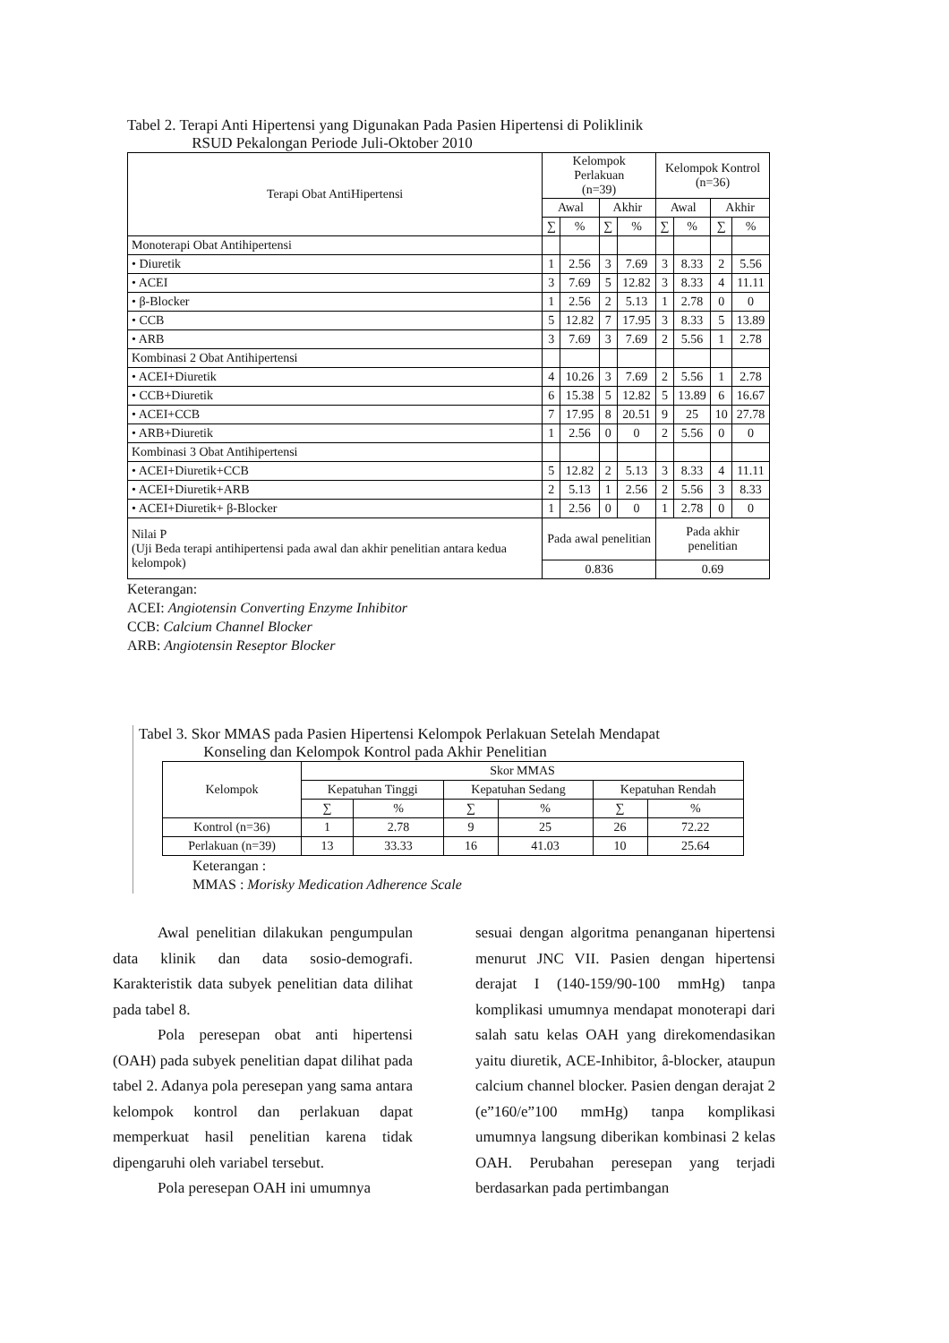Tabel 2. Terapi Anti Hipertensi yang Digunakan Pada Pasien Hipertensi di Poliklinik
RSUD Pekalongan Periode Juli-Oktober 2010
| Terapi Obat AntiHipertensi | Kelompok Perlakuan (n=39) | | | | Kelompok Kontrol (n=36) | | | |
| --- | --- | --- | --- | --- | --- | --- | --- | --- |
| | Awal | | Akhir | | Awal | | Akhir | |
| | ∑ | % | ∑ | % | ∑ | % | ∑ | % |
| Monoterapi Obat Antihipertensi | | | | | | | | |
| • Diuretik | 1 | 2.56 | 3 | 7.69 | 3 | 8.33 | 2 | 5.56 |
| • ACEI | 3 | 7.69 | 5 | 12.82 | 3 | 8.33 | 4 | 11.11 |
| • β-Blocker | 1 | 2.56 | 2 | 5.13 | 1 | 2.78 | 0 | 0 |
| • CCB | 5 | 12.82 | 7 | 17.95 | 3 | 8.33 | 5 | 13.89 |
| • ARB | 3 | 7.69 | 3 | 7.69 | 2 | 5.56 | 1 | 2.78 |
| Kombinasi 2 Obat Antihipertensi | | | | | | | | |
| • ACEI+Diuretik | 4 | 10.26 | 3 | 7.69 | 2 | 5.56 | 1 | 2.78 |
| • CCB+Diuretik | 6 | 15.38 | 5 | 12.82 | 5 | 13.89 | 6 | 16.67 |
| • ACEI+CCB | 7 | 17.95 | 8 | 20.51 | 9 | 25 | 10 | 27.78 |
| • ARB+Diuretik | 1 | 2.56 | 0 | 0 | 2 | 5.56 | 0 | 0 |
| Kombinasi 3 Obat Antihipertensi | | | | | | | | |
| • ACEI+Diuretik+CCB | 5 | 12.82 | 2 | 5.13 | 3 | 8.33 | 4 | 11.11 |
| • ACEI+Diuretik+ARB | 2 | 5.13 | 1 | 2.56 | 2 | 5.56 | 3 | 8.33 |
| • ACEI+Diuretik+ β-Blocker | 1 | 2.56 | 0 | 0 | 1 | 2.78 | 0 | 0 |
| Nilai P (Uji Beda terapi antihipertensi pada awal dan akhir penelitian antara kedua kelompok) | Pada awal penelitian | | | | Pada akhir penelitian | | | |
| | 0.836 | | | | 0.69 | | | |
Keterangan:
ACEI: Angiotensin Converting Enzyme Inhibitor
CCB: Calcium Channel Blocker
ARB: Angiotensin Reseptor Blocker
Tabel 3. Skor MMAS pada Pasien Hipertensi Kelompok Perlakuan Setelah Mendapat
Konseling dan Kelompok Kontrol pada Akhir Penelitian
| Kelompok | Skor MMAS | | | | | |
| --- | --- | --- | --- | --- | --- | --- |
| | Kepatuhan Tinggi | | Kepatuhan Sedang | | Kepatuhan Rendah | |
| | ∑ | % | ∑ | % | ∑ | % |
| Kontrol (n=36) | 1 | 2.78 | 9 | 25 | 26 | 72.22 |
| Perlakuan (n=39) | 13 | 33.33 | 16 | 41.03 | 10 | 25.64 |
Keterangan :
MMAS : Morisky Medication Adherence Scale
Awal penelitian dilakukan pengumpulan data klinik dan data sosio-demografi. Karakteristik data subyek penelitian data dilihat pada tabel 8.
Pola peresepan obat anti hipertensi (OAH) pada subyek penelitian dapat dilihat pada tabel 2. Adanya pola peresepan yang sama antara kelompok kontrol dan perlakuan dapat memperkuat hasil penelitian karena tidak dipengaruhi oleh variabel tersebut.
Pola peresepan OAH ini umumnya
sesuai dengan algoritma penanganan hipertensi menurut JNC VII. Pasien dengan hipertensi derajat I (140-159/90-100 mmHg) tanpa komplikasi umumnya mendapat monoterapi dari salah satu kelas OAH yang direkomendasikan yaitu diuretik, ACE-Inhibitor, â-blocker, ataupun calcium channel blocker. Pasien dengan derajat 2 (e”160/e”100 mmHg) tanpa komplikasi umumnya langsung diberikan kombinasi 2 kelas OAH. Perubahan peresepan yang terjadi berdasarkan pada pertimbangan